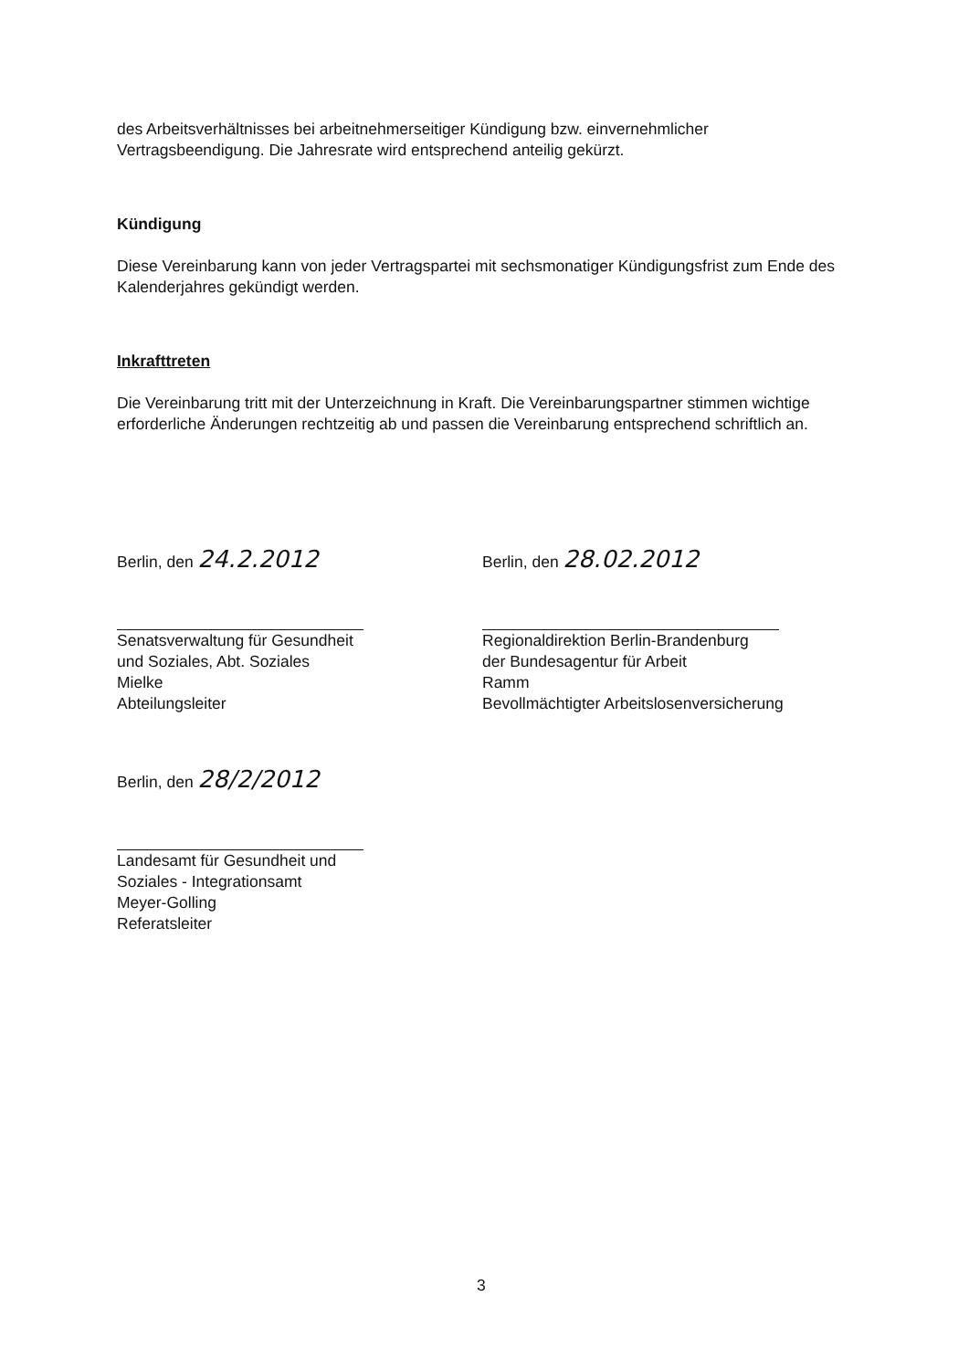des Arbeitsverhältnisses bei arbeitnehmerseitiger Kündigung bzw. einvernehmlicher Vertragsbeendigung. Die Jahresrate wird entsprechend anteilig gekürzt.
Kündigung
Diese Vereinbarung kann von jeder Vertragspartei mit sechsmonatiger Kündigungsfrist zum Ende des Kalenderjahres gekündigt werden.
Inkrafttreten
Die Vereinbarung tritt mit der Unterzeichnung in Kraft. Die Vereinbarungspartner stimmen wichtige erforderliche Änderungen rechtzeitig ab und passen die Vereinbarung entsprechend schriftlich an.
Berlin, den 24.2.2012
Senatsverwaltung für Gesundheit
und Soziales, Abt. Soziales
Mielke
Abteilungsleiter
Berlin, den 28.02.2012
Regionaldirektion Berlin-Brandenburg
der Bundesagentur für Arbeit
Ramm
Bevollmächtigter Arbeitslosenversicherung
Berlin, den 28/2/2012
Landesamt für Gesundheit und
Soziales - Integrationsamt
Meyer-Golling
Referatsleiter
3